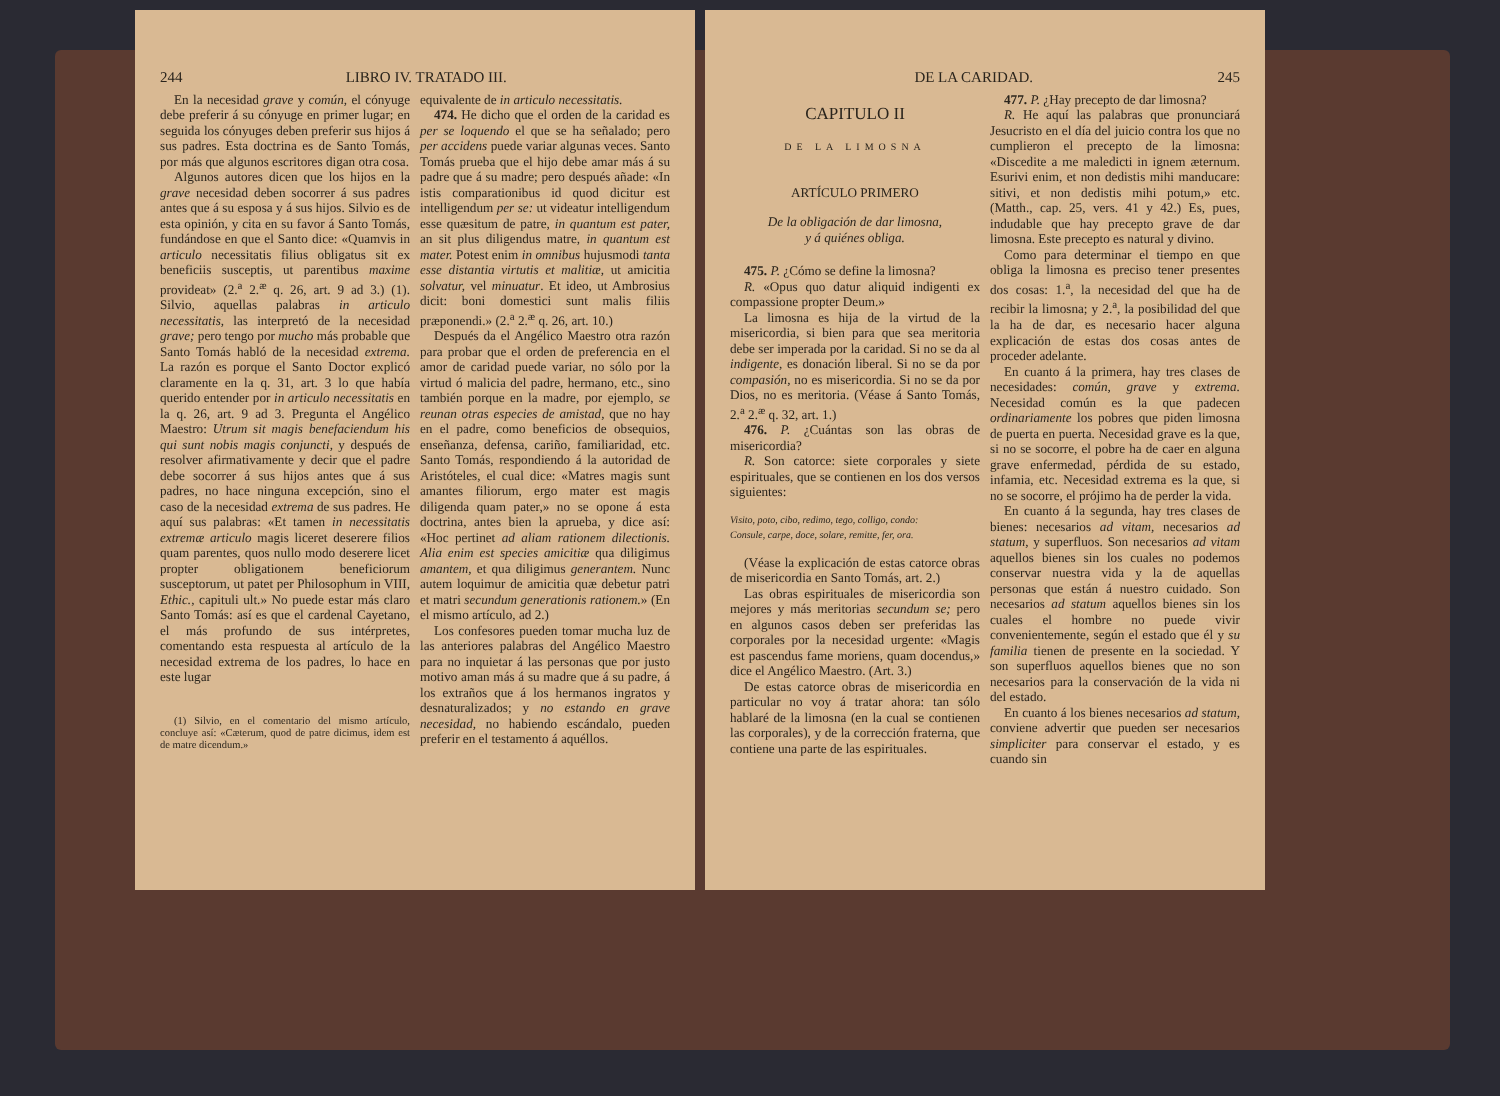244 LIBRO IV. TRATADO III.
En la necesidad grave y común, el cónyuge debe preferir á su cónyuge en primer lugar; en seguida los cónyuges deben preferir sus hijos á sus padres. Esta doctrina es de Santo Tomás, por más que algunos escritores digan otra cosa.
Algunos autores dicen que los hijos en la grave necesidad deben socorrer á sus padres antes que á su esposa y á sus hijos. Silvio es de esta opinión, y cita en su favor á Santo Tomás, fundándose en que el Santo dice: «Quamvis in articulo necessitatis filius obligatus sit ex beneficiis susceptis, ut parentibus maxime provideat» (2.<sup>a</sup> 2.<sup>æ</sup> q. 26, art. 9 ad 3.) (1). Silvio, aquellas palabras in articulo necessitatis, las interpretó de la necesidad grave; pero tengo por mucho más probable que Santo Tomás habló de la necesidad extrema. La razón es porque el Santo Doctor explicó claramente en la q. 31, art. 3 lo que había querido entender por in articulo necessitatis en la q. 26, art. 9 ad 3. Pregunta el Angélico Maestro: Utrum sit magis benefaciendum his qui sunt nobis magis conjuncti, y después de resolver afirmativamente y decir que el padre debe socorrer á sus hijos antes que á sus padres, no hace ninguna excepción, sino el caso de la necesidad extrema de sus padres. He aquí sus palabras: «Et tamen in necessitatis extremæ articulo magis liceret deserere filios quam parentes, quos nullo modo deserere licet propter obligationem beneficiorum susceptorum, ut patet per Philosophum in VIII, Ethic., capituli ult.» No puede estar más claro Santo Tomás: así es que el cardenal Cayetano, el más profundo de sus intérpretes, comentando esta respuesta al artículo de la necesidad extrema de los padres, lo hace en este lugar
(1) Silvio, en el comentario del mismo artículo, concluye así: «Cæterum, quod de patre dicimus, idem est de matre dicendum.»
equivalente de in articulo necessitatis.
474. He dicho que el orden de la caridad es per se loquendo el que se ha señalado; pero per accidens puede variar algunas veces. Santo Tomás prueba que el hijo debe amar más á su padre que á su madre; pero después añade: «In istis comparationibus id quod dicitur est intelligendum per se: ut videatur intelligendum esse quæsitum de patre, in quantum est pater, an sit plus diligendus matre, in quantum est mater. Potest enim in omnibus hujusmodi tanta esse distantia virtutis et malitiæ, ut amicitia solvatur, vel minuatur. Et ideo, ut Ambrosius dicit: boni domestici sunt malis filiis præponendi.» (2.<sup>a</sup> 2.<sup>æ</sup> q. 26, art. 10.)
Después da el Angélico Maestro otra razón para probar que el orden de preferencia en el amor de caridad puede variar, no sólo por la virtud ó malicia del padre, hermano, etc., sino también porque en la madre, por ejemplo, se reunan otras especies de amistad, que no hay en el padre, como beneficios de obsequios, enseñanza, defensa, cariño, familiaridad, etc. Santo Tomás, respondiendo á la autoridad de Aristóteles, el cual dice: «Matres magis sunt amantes filiorum, ergo mater est magis diligenda quam pater,» no se opone á esta doctrina, antes bien la aprueba, y dice así: «Hoc pertinet ad aliam rationem dilectionis. Alia enim est species amicitiæ qua diligimus amantem, et qua diligimus generantem. Nunc autem loquimur de amicitia quæ debetur patri et matri secundum generationis rationem.» (En el mismo artículo, ad 2.)
Los confesores pueden tomar mucha luz de las anteriores palabras del Angélico Maestro para no inquietar á las personas que por justo motivo aman más á su madre que á su padre, á los extraños que á los hermanos ingratos y desnaturalizados; y no estando en grave necesidad, no habiendo escándalo, pueden preferir en el testamento á aquéllos.
DE LA CARIDAD. 245
CAPITULO II
DE LA LIMOSNA
ARTÍCULO PRIMERO
De la obligación de dar limosna,
y á quiénes obliga.
475. P. ¿Cómo se define la limosna?
R. «Opus quo datur aliquid indigenti ex compassione propter Deum.»
La limosna es hija de la virtud de la misericordia, si bien para que sea meritoria debe ser imperada por la caridad. Si no se da al indigente, es donación liberal. Si no se da por compasión, no es misericordia. Si no se da por Dios, no es meritoria. (Véase á Santo Tomás, 2.<sup>a</sup> 2.<sup>æ</sup> q. 32, art. 1.)
476. P. ¿Cuántas son las obras de misericordia?
R. Son catorce: siete corporales y siete espirituales, que se contienen en los dos versos siguientes:
Visito, poto, cibo, redimo, tego, colligo, condo:
Consule, carpe, doce, solare, remitte, fer, ora.
(Véase la explicación de estas catorce obras de misericordia en Santo Tomás, art. 2.)
Las obras espirituales de misericordia son mejores y más meritorias secundum se; pero en algunos casos deben ser preferidas las corporales por la necesidad urgente: «Magis est pascendus fame moriens, quam docendus,» dice el Angélico Maestro. (Art. 3.)
De estas catorce obras de misericordia en particular no voy á tratar ahora: tan sólo hablaré de la limosna (en la cual se contienen las corporales), y de la corrección fraterna, que contiene una parte de las espirituales.
477. P. ¿Hay precepto de dar limosna?
R. He aquí las palabras que pronunciará Jesucristo en el día del juicio contra los que no cumplieron el precepto de la limosna: «Discedite a me maledicti in ignem æternum. Esurivi enim, et non dedistis mihi manducare: sitivi, et non dedistis mihi potum,» etc. (Matth., cap. 25, vers. 41 y 42.) Es, pues, indudable que hay precepto grave de dar limosna. Este precepto es natural y divino.
Como para determinar el tiempo en que obliga la limosna es preciso tener presentes dos cosas: 1.<sup>a</sup>, la necesidad del que ha de recibir la limosna; y 2.<sup>a</sup>, la posibilidad del que la ha de dar, es necesario hacer alguna explicación de estas dos cosas antes de proceder adelante.
En cuanto á la primera, hay tres clases de necesidades: común, grave y extrema. Necesidad común es la que padecen ordinariamente los pobres que piden limosna de puerta en puerta. Necesidad grave es la que, si no se socorre, el pobre ha de caer en alguna grave enfermedad, pérdida de su estado, infamia, etc. Necesidad extrema es la que, si no se socorre, el prójimo ha de perder la vida.
En cuanto á la segunda, hay tres clases de bienes: necesarios ad vitam, necesarios ad statum, y superfluos. Son necesarios ad vitam aquellos bienes sin los cuales no podemos conservar nuestra vida y la de aquellas personas que están á nuestro cuidado. Son necesarios ad statum aquellos bienes sin los cuales el hombre no puede vivir convenientemente, según el estado que él y su familia tienen de presente en la sociedad. Y son superfluos aquellos bienes que no son necesarios para la conservación de la vida ni del estado.
En cuanto á los bienes necesarios ad statum, conviene advertir que pueden ser necesarios simpliciter para conservar el estado, y es cuando sin